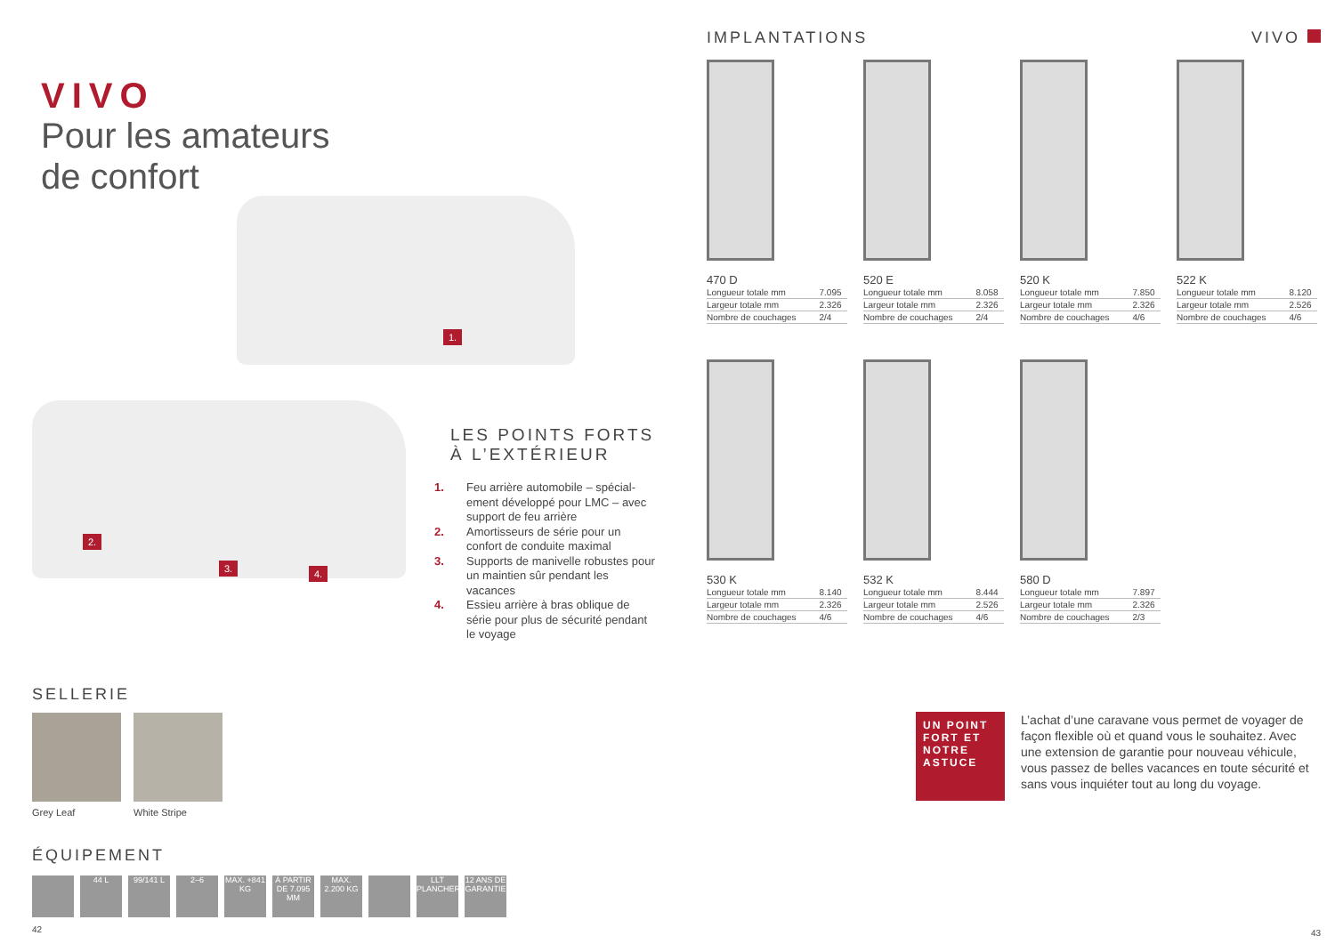VIVO
Pour les amateurs
de confort
1.
2.
3. 4.
LES POINTS FORTS
À L’EXTÉRIEUR
1. Feu arrière automobile – spécial­ement développé pour LMC – avec support de feu arrière
2. Amortisseurs de série pour un confort de conduite maximal
3. Supports de manivelle robustes pour un maintien sûr pendant les vacances
4. Essieu arrière à bras oblique de série pour plus de sécurité pendant le voyage
SELLERIE
Grey Leaf White Stripe
ÉQUIPEMENT
44 L 99/141 L 2–6 MAX. +841 KG
À PARTIR DE 7.095 MM
MAX. 2.200 KG
LLT PLANCHER
12 ANS DE GARANTIE
42
IMPLANTATIONS VIVO
470 D
| Longueur totale mm | 7.095 |
| Largeur totale mm | 2.326 |
| Nombre de couchages | 2/4 |
520 E
| Longueur totale mm | 8.058 |
| Largeur totale mm | 2.326 |
| Nombre de couchages | 2/4 |
520 K
| Longueur totale mm | 7.850 |
| Largeur totale mm | 2.326 |
| Nombre de couchages | 4/6 |
522 K
| Longueur totale mm | 8.120 |
| Largeur totale mm | 2.526 |
| Nombre de couchages | 4/6 |
530 K
| Longueur totale mm | 8.140 |
| Largeur totale mm | 2.326 |
| Nombre de couchages | 4/6 |
532 K
| Longueur totale mm | 8.444 |
| Largeur totale mm | 2.526 |
| Nombre de couchages | 4/6 |
580 D
| Longueur totale mm | 7.897 |
| Largeur totale mm | 2.326 |
| Nombre de couchages | 2/3 |
UN POINT FORT ET NOTRE ASTUCE
L’achat d’une caravane vous permet de voyager de façon flexible où et quand vous le souhaitez. Avec une extension de garantie pour nouveau véhicule, vous passez de belles vacances en toute sécurité et sans vous inquiéter tout au long du voyage.
43